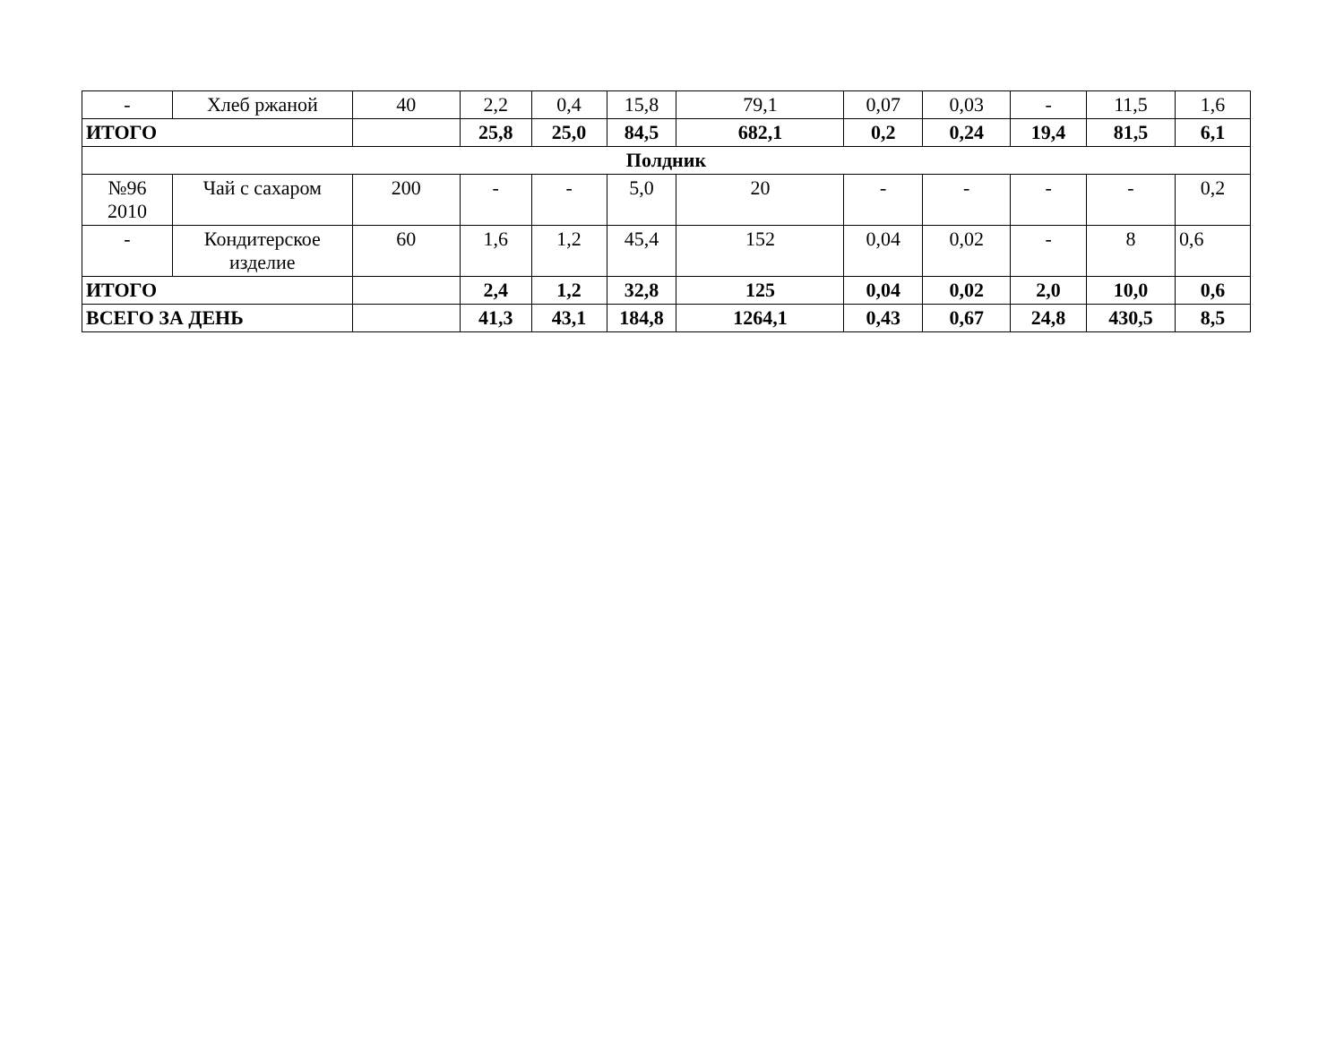| - | Хлеб ржаной | 40 | 2,2 | 0,4 | 15,8 | 79,1 | 0,07 | 0,03 | - | 11,5 | 1,6 |
| ИТОГО | | | 25,8 | 25,0 | 84,5 | 682,1 | 0,2 | 0,24 | 19,4 | 81,5 | 6,1 |
| Полдник | | | | | | | | | | | |
| №96 2010 | Чай с сахаром | 200 | - | - | 5,0 | 20 | - | - | - | - | 0,2 |
| - | Кондитерское изделие | 60 | 1,6 | 1,2 | 45,4 | 152 | 0,04 | 0,02 | - | 8 | 0,6 |
| ИТОГО | | | 2,4 | 1,2 | 32,8 | 125 | 0,04 | 0,02 | 2,0 | 10,0 | 0,6 |
| ВСЕГО ЗА ДЕНЬ | | | 41,3 | 43,1 | 184,8 | 1264,1 | 0,43 | 0,67 | 24,8 | 430,5 | 8,5 |